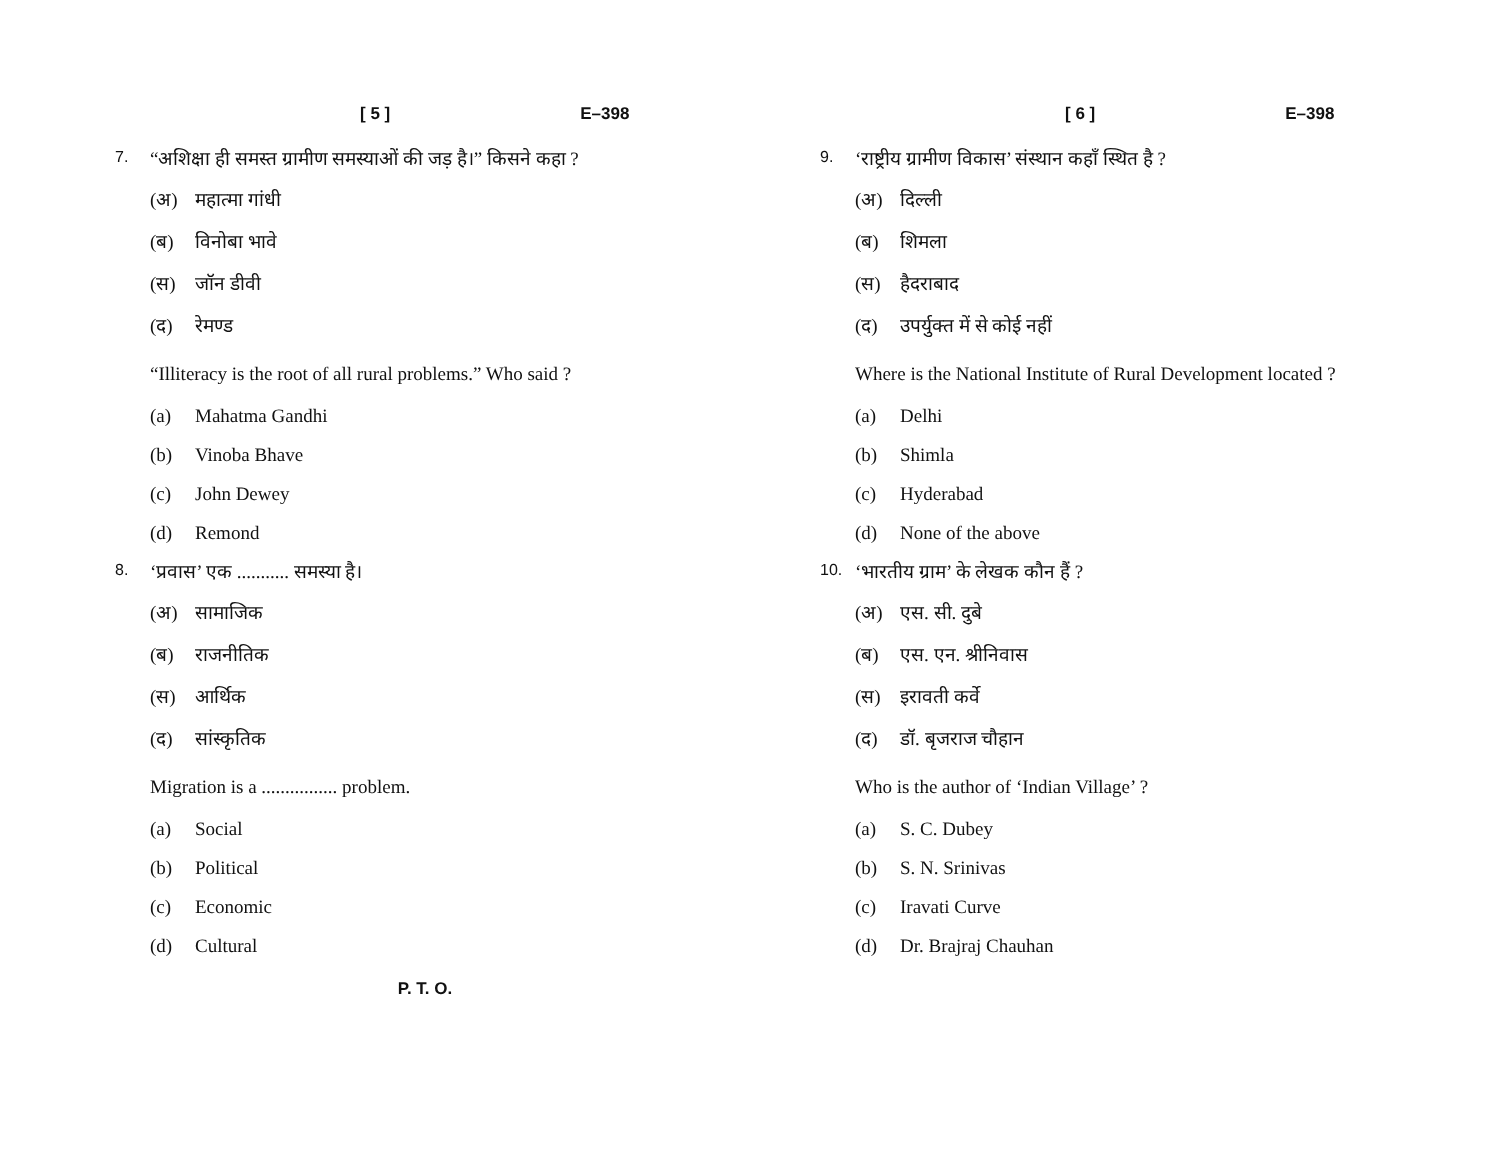[ 5 ] E–398
7. “अशिक्षा ही समस्त ग्रामीण समस्याओं की जड़ है।” किसने कहा ?
(अ) महात्मा गांधी
(ब) विनोबा भावे
(स) जॉन डीवी
(द) रेमण्ड
“Illiteracy is the root of all rural problems.” Who said ?
(a) Mahatma Gandhi
(b) Vinoba Bhave
(c) John Dewey
(d) Remond
8. ‘प्रवास’ एक ........... समस्या है।
(अ) सामाजिक
(ब) राजनीतिक
(स) आर्थिक
(द) सांस्कृतिक
Migration is a ................ problem.
(a) Social
(b) Political
(c) Economic
(d) Cultural
P. T. O.
[ 6 ] E–398
9. ‘राष्ट्रीय ग्रामीण विकास’ संस्थान कहाँ स्थित है ?
(अ) दिल्ली
(ब) शिमला
(स) हैदराबाद
(द) उपर्युक्त में से कोई नहीं
Where is the National Institute of Rural Development located ?
(a) Delhi
(b) Shimla
(c) Hyderabad
(d) None of the above
10. ‘भारतीय ग्राम’ के लेखक कौन हैं ?
(अ) एस. सी. दुबे
(ब) एस. एन. श्रीनिवास
(स) इरावती कर्वे
(द) डॉ. बृजराज चौहान
Who is the author of ‘Indian Village’ ?
(a) S. C. Dubey
(b) S. N. Srinivas
(c) Iravati Curve
(d) Dr. Brajraj Chauhan